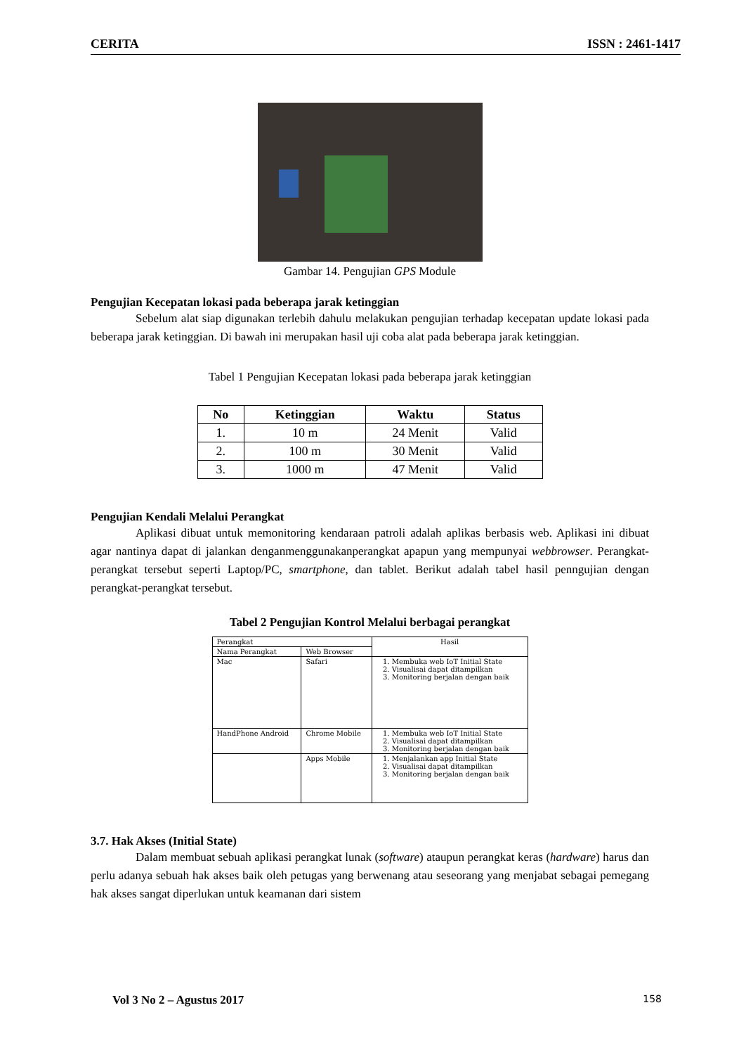CERITA ISSN : 2461-1417
Gambar 14. Pengujian GPS Module
Pengujian Kecepatan lokasi pada beberapa jarak ketinggian
Sebelum alat siap digunakan terlebih dahulu melakukan pengujian terhadap kecepatan update lokasi pada beberapa jarak ketinggian. Di bawah ini merupakan hasil uji coba alat pada beberapa jarak ketinggian.
Tabel 1 Pengujian Kecepatan lokasi pada beberapa jarak ketinggian
| No | Ketinggian | Waktu | Status |
| --- | --- | --- | --- |
| 1. | 10 m | 24 Menit | Valid |
| 2. | 100 m | 30 Menit | Valid |
| 3. | 1000 m | 47 Menit | Valid |
Pengujian Kendali Melalui Perangkat
Aplikasi dibuat untuk memonitoring kendaraan patroli adalah aplikas berbasis web. Aplikasi ini dibuat agar nantinya dapat di jalankan denganmenggunakanperangkat apapun yang mempunyai webbrowser. Perangkat-perangkat tersebut seperti Laptop/PC, smartphone, dan tablet. Berikut adalah tabel hasil penngujian dengan perangkat-perangkat tersebut.
Tabel 2 Pengujian Kontrol Melalui berbagai perangkat
| Perangkat | | Hasil |
| Nama Perangkat | Web Browser | |
| Mac | Safari | 1. Membuka web IoT Initial State 2. Visualisai dapat ditampilkan 3. Monitoring berjalan dengan baik |
| HandPhone Android | Chrome Mobile | 1. Membuka web IoT Initial State 2. Visualisai dapat ditampilkan 3. Monitoring berjalan dengan baik |
| | Apps Mobile | 1. Menjalankan app Initial State 2. Visualisai dapat ditampilkan 3. Monitoring berjalan dengan baik |
3.7. Hak Akses (Initial State)
Dalam membuat sebuah aplikasi perangkat lunak (software) ataupun perangkat keras (hardware) harus dan perlu adanya sebuah hak akses baik oleh petugas yang berwenang atau seseorang yang menjabat sebagai pemegang hak akses sangat diperlukan untuk keamanan dari sistem
Vol 3 No 2 – Agustus 2017 158